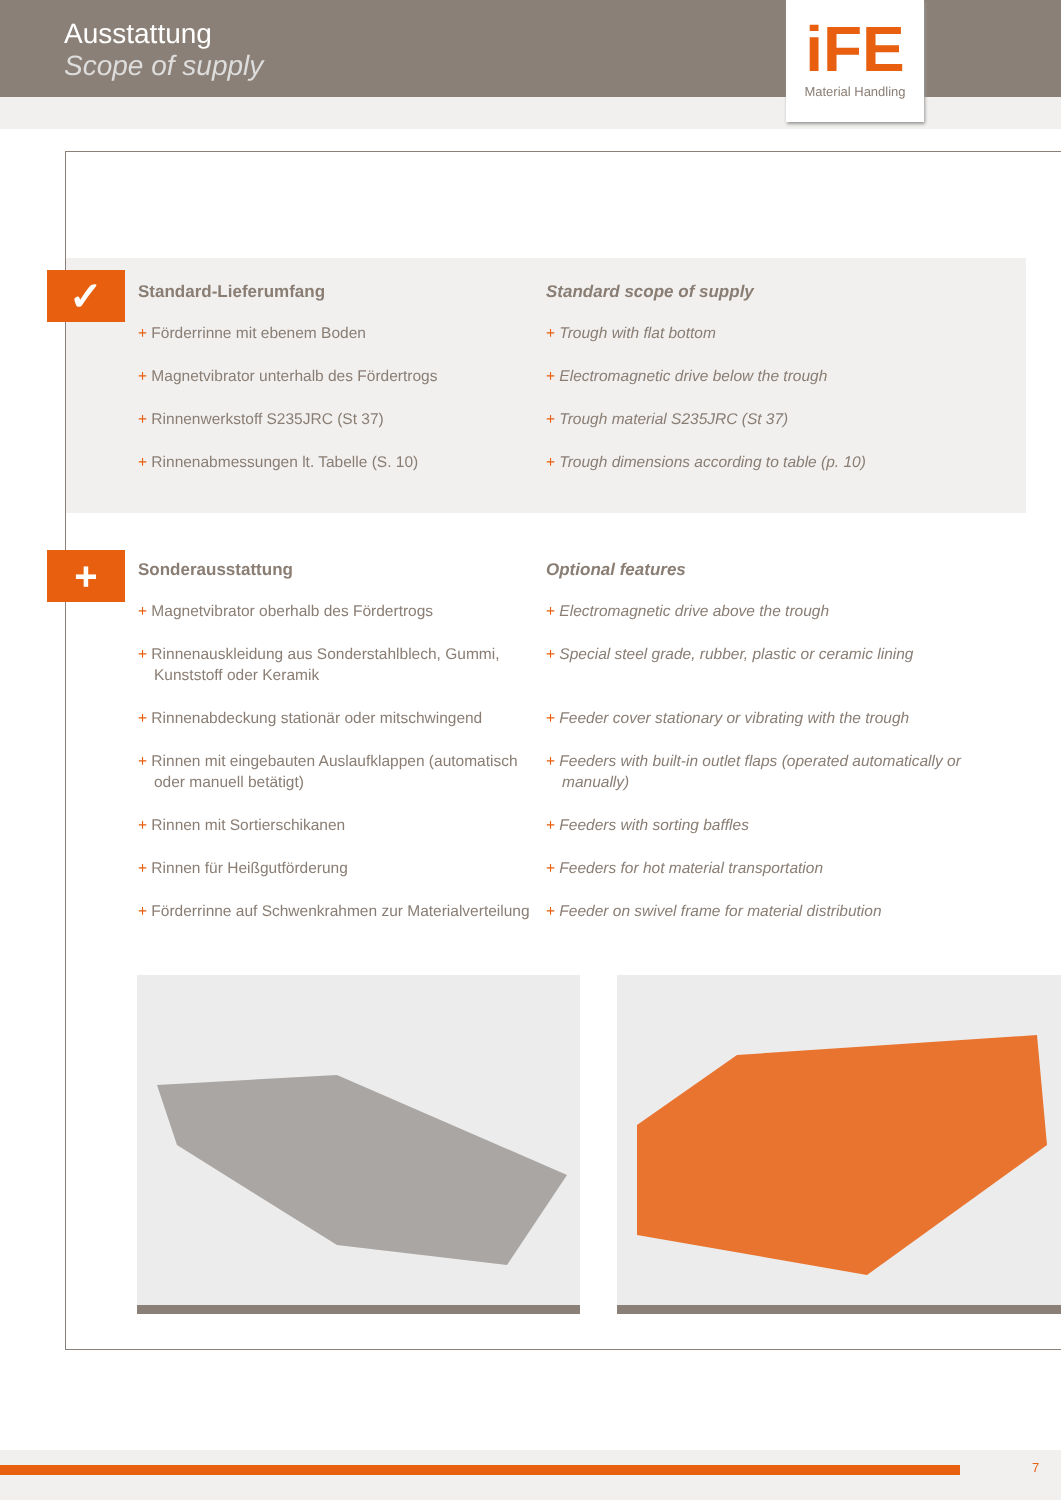Ausstattung
Scope of supply
iFE
Material Handling
✓
Standard-Lieferumfang
+ Förderrinne mit ebenem Boden
+ Magnetvibrator unterhalb des Fördertrogs
+ Rinnenwerkstoff S235JRC (St 37)
+ Rinnenabmessungen lt. Tabelle (S. 10)
Standard scope of supply
+ Trough with flat bottom
+ Electromagnetic drive below the trough
+ Trough material S235JRC (St 37)
+ Trough dimensions according to table (p. 10)
+
Sonderausstattung
+ Magnetvibrator oberhalb des Fördertrogs
+ Rinnenauskleidung aus Sonderstahlblech, Gummi, Kunststoff oder Keramik
+ Rinnenabdeckung stationär oder mitschwingend
+ Rinnen mit eingebauten Auslaufklappen (automatisch oder manuell betätigt)
+ Rinnen mit Sortierschikanen
+ Rinnen für Heißgutförderung
+ Förderrinne auf Schwenkrahmen zur Materialverteilung
Optional features
+ Electromagnetic drive above the trough
+ Special steel grade, rubber, plastic or ceramic lining
+ Feeder cover stationary or vibrating with the trough
+ Feeders with built-in outlet flaps (operated automatically or manually)
+ Feeders with sorting baffles
+ Feeders for hot material transportation
+ Feeder on swivel frame for material distribution
7